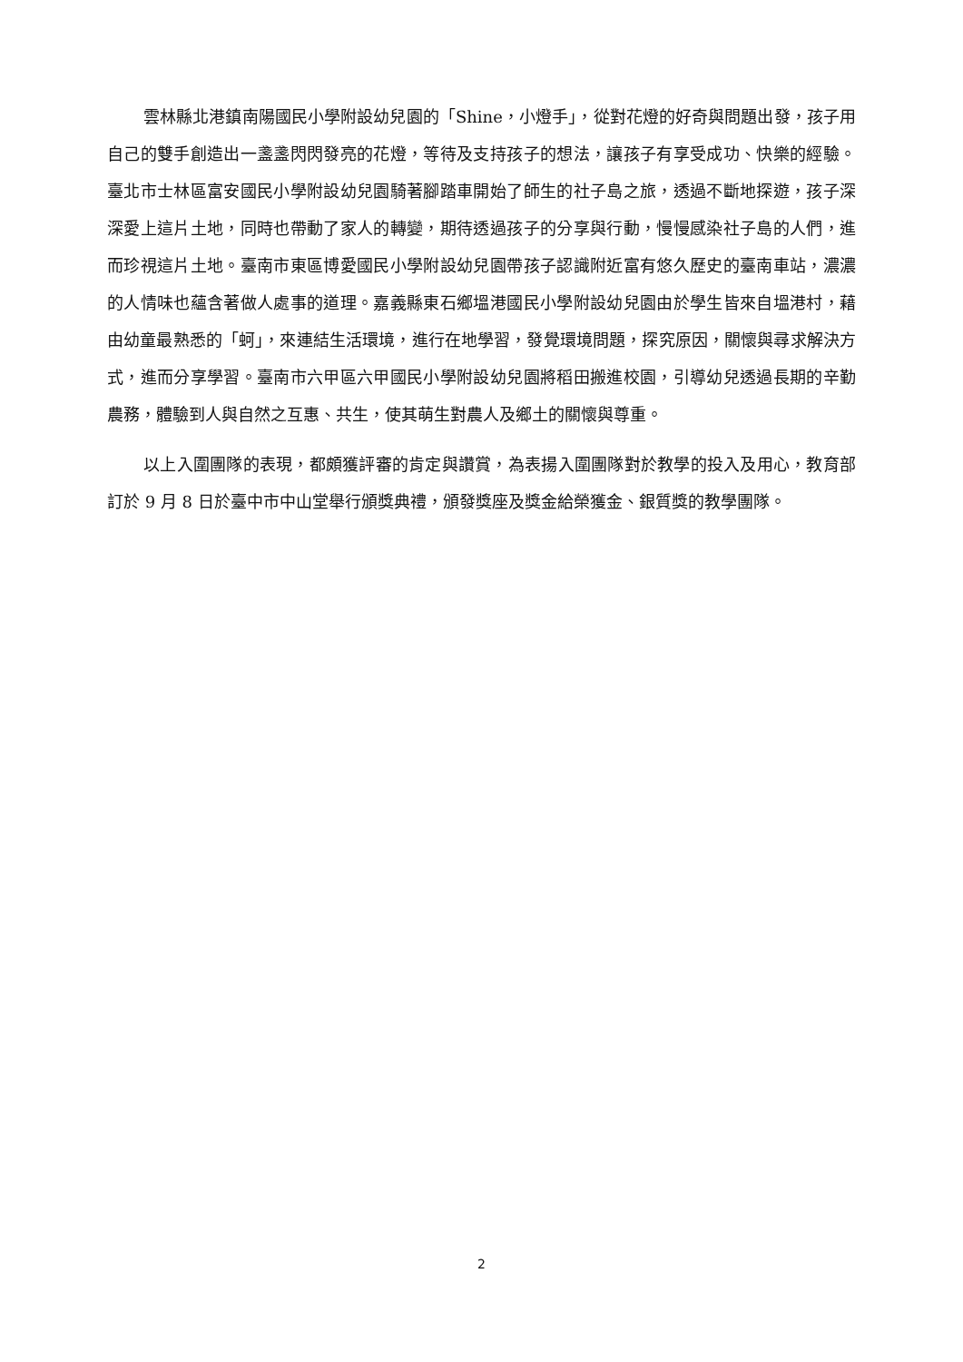雲林縣北港鎮南陽國民小學附設幼兒園的「Shine，小燈手」，從對花燈的好奇與問題出發，孩子用自己的雙手創造出一盞盞閃閃發亮的花燈，等待及支持孩子的想法，讓孩子有享受成功、快樂的經驗。臺北市士林區富安國民小學附設幼兒園騎著腳踏車開始了師生的社子島之旅，透過不斷地探遊，孩子深深愛上這片土地，同時也帶動了家人的轉變，期待透過孩子的分享與行動，慢慢感染社子島的人們，進而珍視這片土地。臺南市東區博愛國民小學附設幼兒園帶孩子認識附近富有悠久歷史的臺南車站，濃濃的人情味也蘊含著做人處事的道理。嘉義縣東石鄉塭港國民小學附設幼兒園由於學生皆來自塭港村，藉由幼童最熟悉的「蚵」，來連結生活環境，進行在地學習，發覺環境問題，探究原因，關懷與尋求解決方式，進而分享學習。臺南市六甲區六甲國民小學附設幼兒園將稻田搬進校園，引導幼兒透過長期的辛勤農務，體驗到人與自然之互惠、共生，使其萌生對農人及鄉土的關懷與尊重。
以上入圍團隊的表現，都頗獲評審的肯定與讚賞，為表揚入圍團隊對於教學的投入及用心，教育部訂於 9 月 8 日於臺中市中山堂舉行頒獎典禮，頒發獎座及獎金給榮獲金、銀質獎的教學團隊。
2